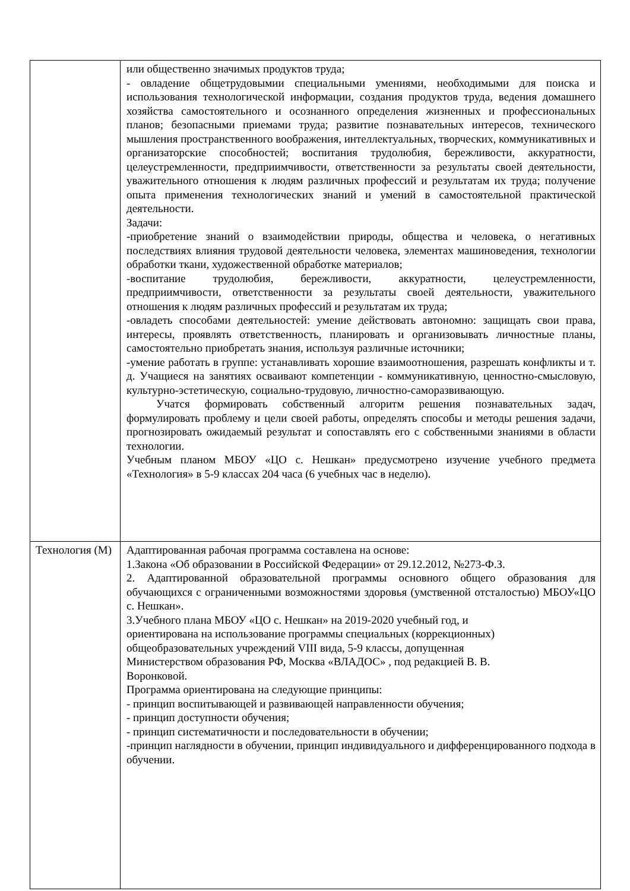| | или общественно значимых продуктов труда; - овладение общетрудовымии специальными умениями, необходимыми для поиска и использования технологической информации, создания продуктов труда, ведения домашнего хозяйства самостоятельного и осознанного определения жизненных и профессиональных планов; безопасными приемами труда; развитие познавательных интересов, технического мышления пространственного воображения, интеллектуальных, творческих, коммуникативных и организаторские способностей; воспитания трудолюбия, бережливости, аккуратности, целеустремленности, предприимчивости, ответственности за результаты своей деятельности, уважительного отношения к людям различных профессий и результатам их труда; получение опыта применения технологических знаний и умений в самостоятельной практической деятельности. Задачи: -приобретение знаний о взаимодействии природы, общества и человека, о негативных последствиях влияния трудовой деятельности человека, элементах машиноведения, технологии обработки ткани, художественной обработке материалов; -воспитание трудолюбия, бережливости, аккуратности, целеустремленности, предприимчивости, ответственности за результаты своей деятельности, уважительного отношения к людям различных профессий и результатам их труда; -овладеть способами деятельностей: умение действовать автономно: защищать свои права, интересы, проявлять ответственность, планировать и организовывать личностные планы, самостоятельно приобретать знания, используя различные источники; -умение работать в группе: устанавливать хорошие взаимоотношения, разрешать конфликты и т. д. Учащиеся на занятиях осваивают компетенции - коммуникативную, ценностно-смысловую, культурно-эстетическую, социально-трудовую, личностно-саморазвивающую. Учатся формировать собственный алгоритм решения познавательных задач, формулировать проблему и цели своей работы, определять способы и методы решения задачи, прогнозировать ожидаемый результат и сопоставлять его с собственными знаниями в области технологии. Учебным планом МБОУ «ЦО с. Нешкан» предусмотрено изучение учебного предмета «Технология» в 5-9 классах 204 часа (6 учебных час в неделю). |
| Технология (М) | Адаптированная рабочая программа составлена на основе: 1.Закона «Об образовании в Российской Федерации» от 29.12.2012, №273-Ф.З. 2. Адаптированной образовательной программы основного общего образования для обучающихся с ограниченными возможностями здоровья (умственной отсталостью) МБОУ«ЦО с. Нешкан». 3.Учебного плана МБОУ «ЦО с. Нешкан» на 2019-2020 учебный год, и ориентирована на использование программы специальных (коррекционных) общеобразовательных учреждений VIII вида, 5-9 классы, допущенная Министерством образования РФ, Москва «ВЛАДОС» , под редакцией В. В. Воронковой. Программа ориентирована на следующие принципы: - принцип воспитывающей и развивающей направленности обучения; - принцип доступности обучения; - принцип систематичности и последовательности в обучении; -принцип наглядности в обучении, принцип индивидуального и дифференцированного подхода в обучении. |